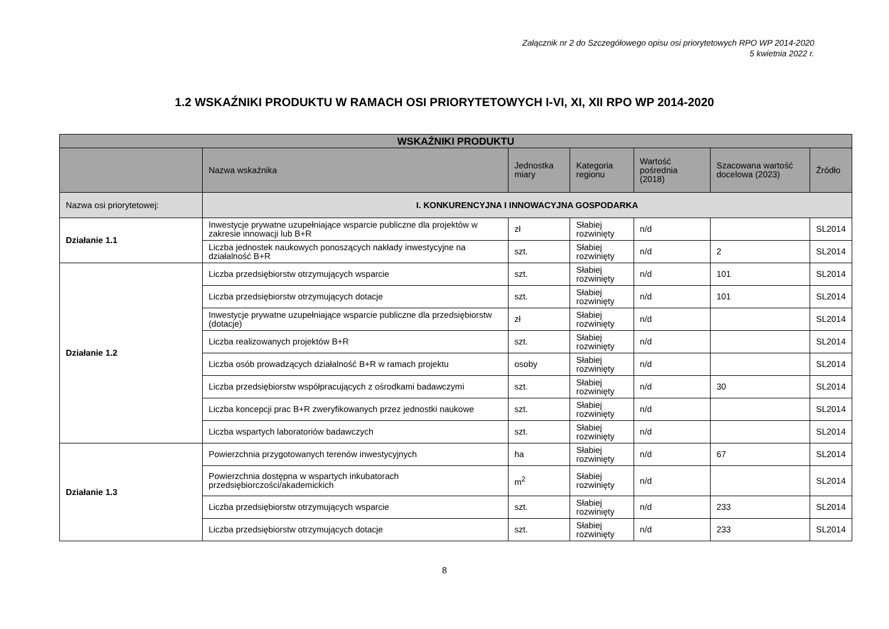Załącznik nr 2 do Szczegółowego opisu osi priorytetowych RPO WP 2014-2020
5 kwietnia 2022 r.
1.2 WSKAŹNIKI PRODUKTU W RAMACH OSI PRIORYTETOWYCH I-VI, XI, XII RPO WP 2014-2020
| WSKAŹNIKI PRODUKTU | | | | | | |
| --- | --- | --- | --- | --- | --- | --- |
| | Nazwa wskaźnika | Jednostka miary | Kategoria regionu | Wartość pośrednia (2018) | Szacowana wartość docelowa (2023) | Źródło |
| Nazwa osi priorytetowej: | I. KONKURENCYJNA I INNOWACYJNA GOSPODARKA | | | | | |
| Działanie 1.1 | Inwestycje prywatne uzupełniające wsparcie publiczne dla projektów w zakresie innowacji lub B+R | zł | Słabiej rozwinięty | n/d | | SL2014 |
| | Liczba jednostek naukowych ponoszących nakłady inwestycyjne na działalność B+R | szt. | Słabiej rozwinięty | n/d | 2 | SL2014 |
| Działanie 1.2 | Liczba przedsiębiorstw otrzymujących wsparcie | szt. | Słabiej rozwinięty | n/d | 101 | SL2014 |
| | Liczba przedsiębiorstw otrzymujących dotacje | szt. | Słabiej rozwinięty | n/d | 101 | SL2014 |
| | Inwestycje prywatne uzupełniające wsparcie publiczne dla przedsiębiorstw (dotacje) | zł | Słabiej rozwinięty | n/d | | SL2014 |
| | Liczba realizowanych projektów B+R | szt. | Słabiej rozwinięty | n/d | | SL2014 |
| | Liczba osób prowadzących działalność B+R w ramach projektu | osoby | Słabiej rozwinięty | n/d | | SL2014 |
| | Liczba przedsiębiorstw współpracujących z ośrodkami badawczymi | szt. | Słabiej rozwinięty | n/d | 30 | SL2014 |
| | Liczba koncepcji prac B+R zweryfikowanych przez jednostki naukowe | szt. | Słabiej rozwinięty | n/d | | SL2014 |
| | Liczba wspartych laboratoriów badawczych | szt. | Słabiej rozwinięty | n/d | | SL2014 |
| Działanie 1.3 | Powierzchnia przygotowanych terenów inwestycyjnych | ha | Słabiej rozwinięty | n/d | 67 | SL2014 |
| | Powierzchnia dostępna w wspartych inkubatorach przedsiębiorczości/akademickich | m<sup>2</sup> | Słabiej rozwinięty | n/d | | SL2014 |
| | Liczba przedsiębiorstw otrzymujących wsparcie | szt. | Słabiej rozwinięty | n/d | 233 | SL2014 |
| | Liczba przedsiębiorstw otrzymujących dotacje | szt. | Słabiej rozwinięty | n/d | 233 | SL2014 |
8